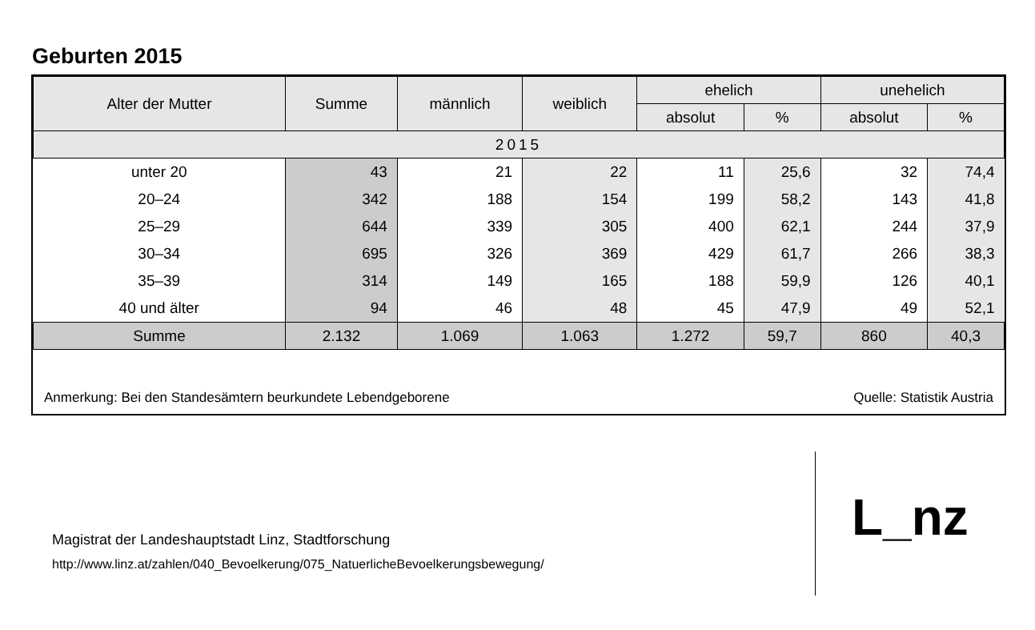Geburten 2015
| Alter der Mutter | Summe | männlich | weiblich | ehelich | | unehelich | |
| --- | --- | --- | --- | --- | --- | --- | --- |
| | | | | absolut | % | absolut | % |
| 2015 | | | | | | | |
| unter 20 | 43 | 21 | 22 | 11 | 25,6 | 32 | 74,4 |
| 20–24 | 342 | 188 | 154 | 199 | 58,2 | 143 | 41,8 |
| 25–29 | 644 | 339 | 305 | 400 | 62,1 | 244 | 37,9 |
| 30–34 | 695 | 326 | 369 | 429 | 61,7 | 266 | 38,3 |
| 35–39 | 314 | 149 | 165 | 188 | 59,9 | 126 | 40,1 |
| 40 und älter | 94 | 46 | 48 | 45 | 47,9 | 49 | 52,1 |
| Summe | 2.132 | 1.069 | 1.063 | 1.272 | 59,7 | 860 | 40,3 |
Anmerkung: Bei den Standesämtern beurkundete Lebendgeborene Quelle: Statistik Austria
Magistrat der Landeshauptstadt Linz, Stadtforschung
http://www.linz.at/zahlen/040_Bevoelkerung/075_NatuerlicheBevoelkerungsbewegung/
L_nz